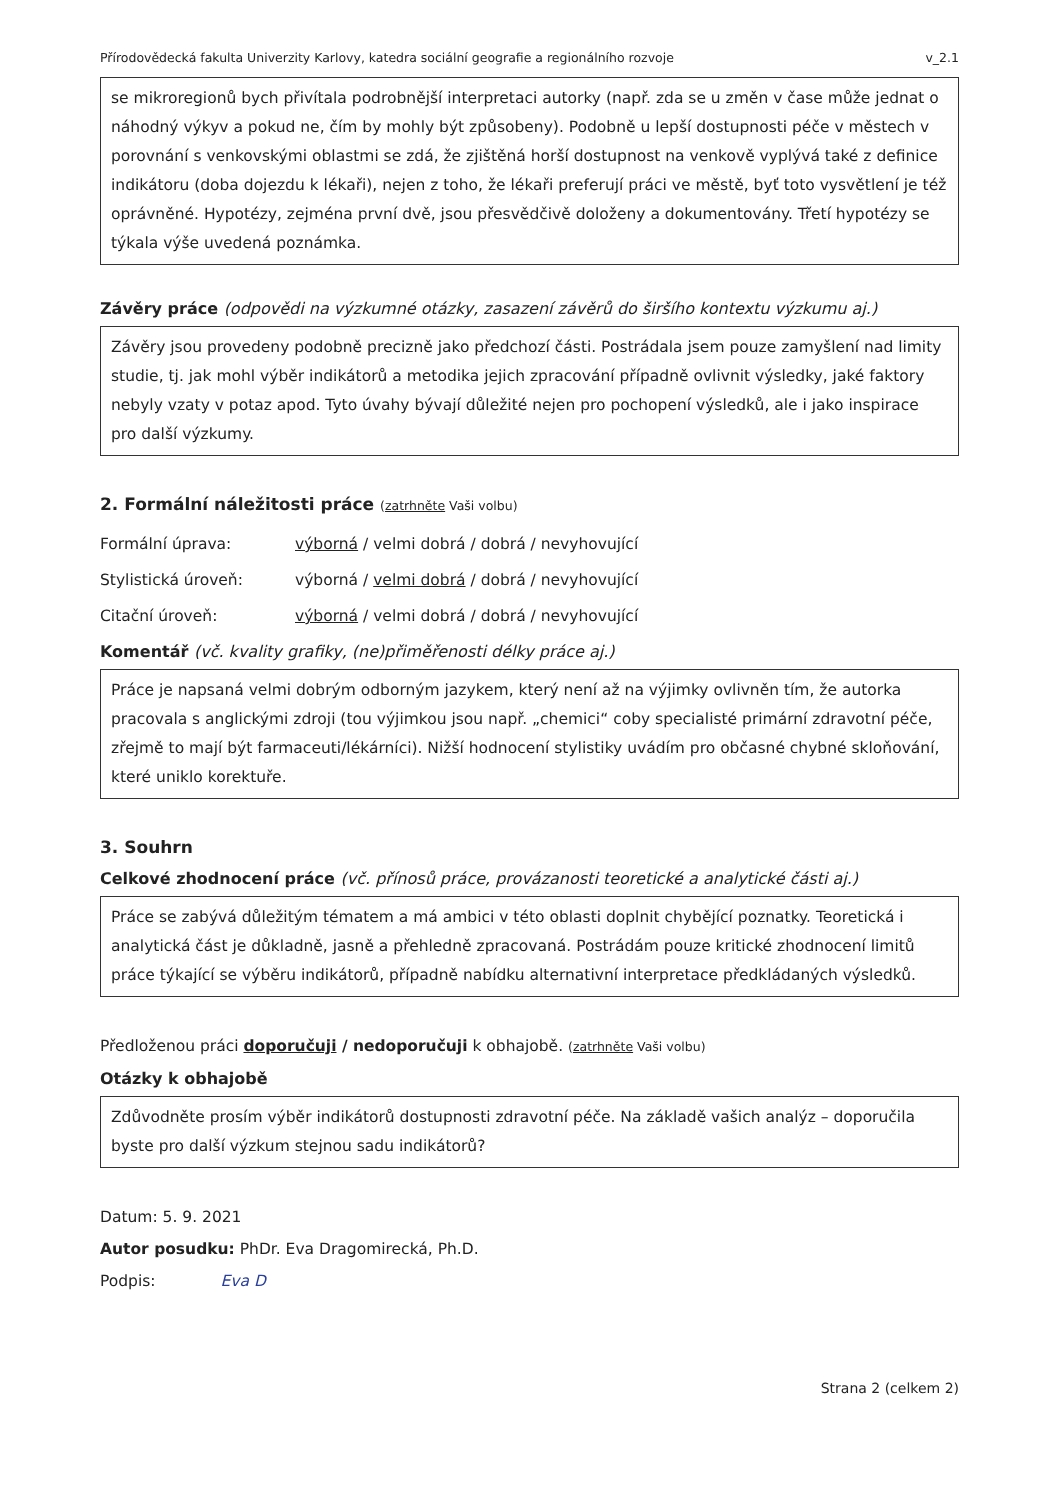Přírodovědecká fakulta Univerzity Karlovy, katedra sociální geografie a regionálního rozvoje v_2.1
se mikroregionů bych přivítala podrobnější interpretaci autorky (např. zda se u změn v čase může jednat o náhodný výkyv a pokud ne, čím by mohly být způsobeny). Podobně u lepší dostupnosti péče v městech v porovnání s venkovskými oblastmi se zdá, že zjištěná horší dostupnost na venkově vyplývá také z definice indikátoru (doba dojezdu k lékaři), nejen z toho, že lékaři preferují práci ve městě, byť toto vysvětlení je též oprávněné. Hypotézy, zejména první dvě, jsou přesvědčivě doloženy a dokumentovány. Třetí hypotézy se týkala výše uvedená poznámka.
Závěry práce (odpovědi na výzkumné otázky, zasazení závěrů do širšího kontextu výzkumu aj.)
Závěry jsou provedeny podobně precizně jako předchozí části. Postrádala jsem pouze zamyšlení nad limity studie, tj. jak mohl výběr indikátorů a metodika jejich zpracování případně ovlivnit výsledky, jaké faktory nebyly vzaty v potaz apod. Tyto úvahy bývají důležité nejen pro pochopení výsledků, ale i jako inspirace pro další výzkumy.
2. Formální náležitosti práce (zatrhněte Vaši volbu)
Formální úprava: výborná / velmi dobrá / dobrá / nevyhovující
Stylistická úroveň: výborná / velmi dobrá / dobrá / nevyhovující
Citační úroveň: výborná / velmi dobrá / dobrá / nevyhovující
Komentář (vč. kvality grafiky, (ne)přiměřenosti délky práce aj.)
Práce je napsaná velmi dobrým odborným jazykem, který není až na výjimky ovlivněn tím, že autorka pracovala s anglickými zdroji (tou výjimkou jsou např. „chemici“ coby specialisté primární zdravotní péče, zřejmě to mají být farmaceuti/lékárníci). Nižší hodnocení stylistiky uvádím pro občasné chybné skloňování, které uniklo korektuře.
3. Souhrn
Celkové zhodnocení práce (vč. přínosů práce, provázanosti teoretické a analytické části aj.)
Práce se zabývá důležitým tématem a má ambici v této oblasti doplnit chybějící poznatky. Teoretická i analytická část je důkladně, jasně a přehledně zpracovaná. Postrádám pouze kritické zhodnocení limitů práce týkající se výběru indikátorů, případně nabídku alternativní interpretace předkládaných výsledků.
Předloženou práci doporučuji / nedoporučuji k obhajobě. (zatrhněte Vaši volbu)
Otázky k obhajobě
Zdůvodněte prosím výběr indikátorů dostupnosti zdravotní péče. Na základě vašich analýz – doporučila byste pro další výzkum stejnou sadu indikátorů?
Datum: 5. 9. 2021
Autor posudku: PhDr. Eva Dragomirecká, Ph.D.
Podpis: Eva D
Strana 2 (celkem 2)